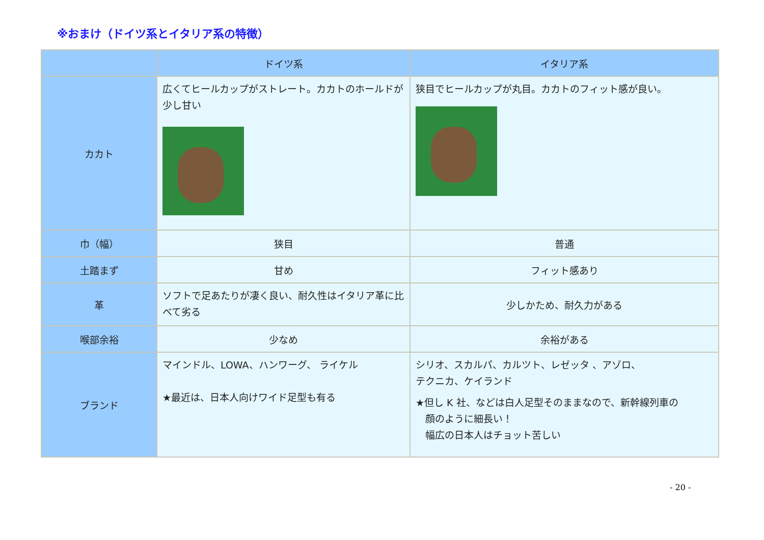※おまけ（ドイツ系とイタリア系の特徴）
| | ドイツ系 | イタリア系 |
| --- | --- | --- |
| カカト | 広くてヒールカップがストレート。カカトのホールドが少し甘い | 狭目でヒールカップが丸目。カカトのフィット感が良い。 |
| 巾（幅） | 狭目 | 普通 |
| 土踏まず | 甘め | フィット感あり |
| 革 | ソフトで足あたりが凄く良い、耐久性はイタリア革に比べて劣る | 少しかため、耐久力がある |
| 喉部余裕 | 少なめ | 余裕がある |
| ブランド | マインドル、LOWA、ハンワーグ、 ライケル ★最近は、日本人向けワイド足型も有る | シリオ、スカルパ、カルツト、レゼッタ 、アゾロ、 テクニカ、ケイランド ★但し K 社、などは白人足型そのままなので、新幹線列車の 顔のように細長い！ 幅広の日本人はチョット苦しい |
- 20 -